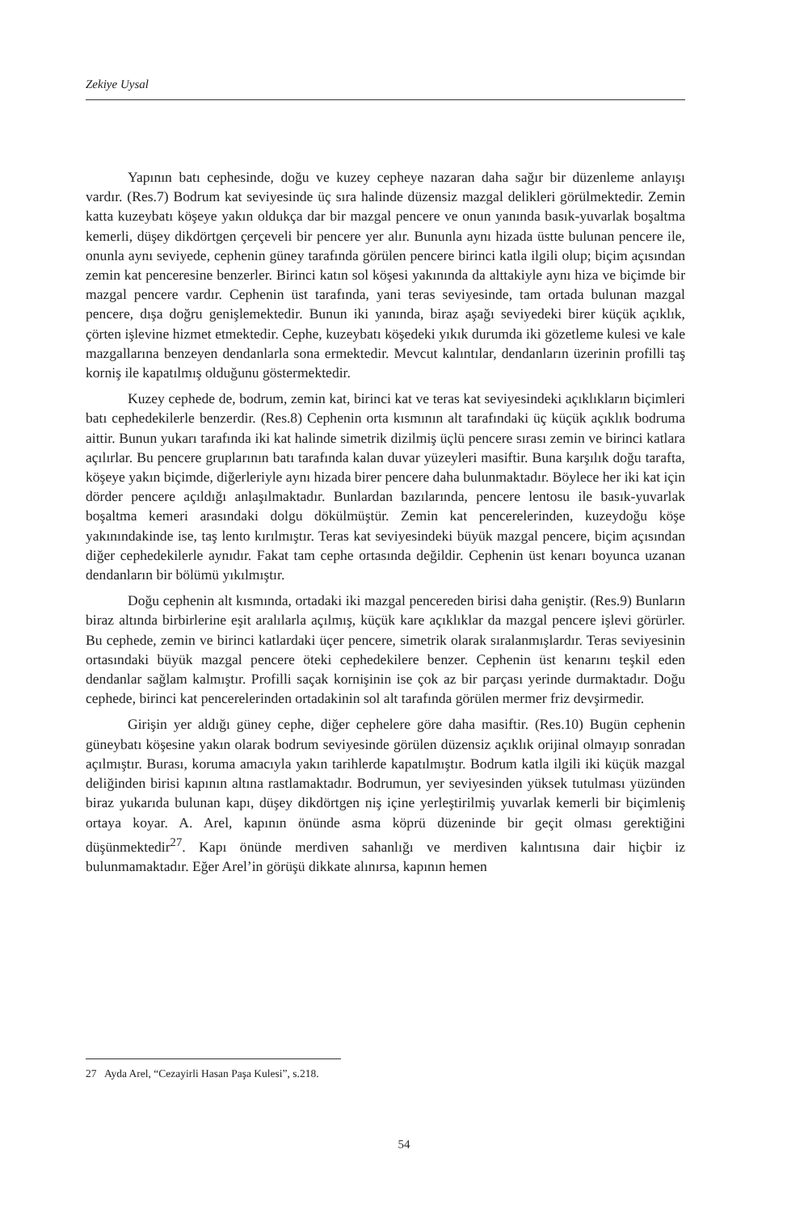Zekiye Uysal
Yapının batı cephesinde, doğu ve kuzey cepheye nazaran daha sağır bir düzenleme anlayışı vardır. (Res.7) Bodrum kat seviyesinde üç sıra halinde düzensiz mazgal delikleri görülmektedir. Zemin katta kuzeybatı köşeye yakın oldukça dar bir mazgal pencere ve onun yanında basık-yuvarlak boşaltma kemerli, düşey dikdörtgen çerçeveli bir pencere yer alır. Bununla aynı hizada üstte bulunan pencere ile, onunla aynı seviyede, cephenin güney tarafında görülen pencere birinci katla ilgili olup; biçim açısından zemin kat penceresine benzerler. Birinci katın sol köşesi yakınında da alttakiyle aynı hiza ve biçimde bir mazgal pencere vardır. Cephenin üst tarafında, yani teras seviyesinde, tam ortada bulunan mazgal pencere, dışa doğru genişlemektedir. Bunun iki yanında, biraz aşağı seviyedeki birer küçük açıklık, çörten işlevine hizmet etmektedir. Cephe, kuzeybatı köşedeki yıkık durumda iki gözetleme kulesi ve kale mazgallarına benzeyen dendanlarla sona ermektedir. Mevcut kalıntılar, dendanların üzerinin profilli taş korniş ile kapatılmış olduğunu göstermektedir.
Kuzey cephede de, bodrum, zemin kat, birinci kat ve teras kat seviyesindeki açıklıkların biçimleri batı cephedekilerle benzerdir. (Res.8) Cephenin orta kısmının alt tarafındaki üç küçük açıklık bodruma aittir. Bunun yukarı tarafında iki kat halinde simetrik dizilmiş üçlü pencere sırası zemin ve birinci katlara açılırlar. Bu pencere gruplarının batı tarafında kalan duvar yüzeyleri masiftir. Buna karşılık doğu tarafta, köşeye yakın biçimde, diğerleriyle aynı hizada birer pencere daha bulunmaktadır. Böylece her iki kat için dörder pencere açıldığı anlaşılmaktadır. Bunlardan bazılarında, pencere lentosu ile basık-yuvarlak boşaltma kemeri arasındaki dolgu dökülmüştür. Zemin kat pencerelerinden, kuzeydoğu köşe yakınındakinde ise, taş lento kırılmıştır. Teras kat seviyesindeki büyük mazgal pencere, biçim açısından diğer cephedekilerle aynıdır. Fakat tam cephe ortasında değildir. Cephenin üst kenarı boyunca uzanan dendanların bir bölümü yıkılmıştır.
Doğu cephenin alt kısmında, ortadaki iki mazgal pencereden birisi daha geniştir. (Res.9) Bunların biraz altında birbirlerine eşit aralılarla açılmış, küçük kare açıklıklar da mazgal pencere işlevi görürler. Bu cephede, zemin ve birinci katlardaki üçer pencere, simetrik olarak sıralanmışlardır. Teras seviyesinin ortasındaki büyük mazgal pencere öteki cephedekilere benzer. Cephenin üst kenarını teşkil eden dendanlar sağlam kalmıştır. Profilli saçak kornişinin ise çok az bir parçası yerinde durmaktadır. Doğu cephede, birinci kat pencerelerinden ortadakinin sol alt tarafında görülen mermer friz devşirmedir.
Girişin yer aldığı güney cephe, diğer cephelere göre daha masiftir. (Res.10) Bugün cephenin güneybatı köşesine yakın olarak bodrum seviyesinde görülen düzensiz açıklık orijinal olmayıp sonradan açılmıştır. Burası, koruma amacıyla yakın tarihlerde kapatılmıştır. Bodrum katla ilgili iki küçük mazgal deliğinden birisi kapının altına rastlamaktadır. Bodrumun, yer seviyesinden yüksek tutulması yüzünden biraz yukarıda bulunan kapı, düşey dikdörtgen niş içine yerleştirilmiş yuvarlak kemerli bir biçimleniş ortaya koyar. A. Arel, kapının önünde asma köprü düzeninde bir geçit olması gerektiğini düşünmektedir<sup>27</sup>. Kapı önünde merdiven sahanlığı ve merdiven kalıntısına dair hiçbir iz bulunmamaktadır. Eğer Arel’in görüşü dikkate alınırsa, kapının hemen
27 Ayda Arel, “Cezayirli Hasan Paşa Kulesi”, s.218.
54